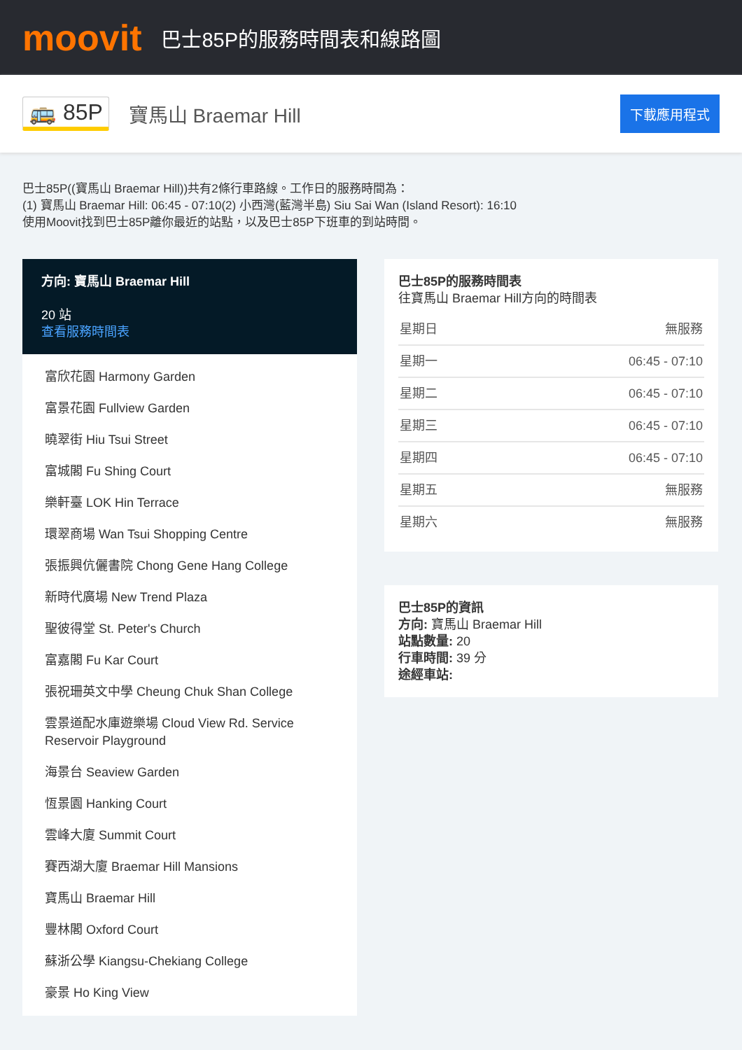moovit
巴士85P的服務時間表和線路圖
🚌 85P 寶馬山 Braemar Hill
下載應用程式
巴士85P((寶馬山 Braemar Hill))共有2條行車路線。工作日的服務時間為：
(1) 寶馬山 Braemar Hill: 06:45 - 07:10(2) 小西灣(藍灣半島) Siu Sai Wan (Island Resort): 16:10
使用Moovit找到巴士85P離你最近的站點，以及巴士85P下班車的到站時間。
方向: 寶馬山 Braemar Hill
20 站
查看服務時間表
富欣花園 Harmony Garden
富景花園 Fullview Garden
曉翠街 Hiu Tsui Street
富城閣 Fu Shing Court
樂軒臺 LOK Hin Terrace
環翠商場 Wan Tsui Shopping Centre
張振興伉儷書院 Chong Gene Hang College
新時代廣場 New Trend Plaza
聖彼得堂 St. Peter's Church
富嘉閣 Fu Kar Court
張祝珊英文中學 Cheung Chuk Shan College
雲景道配水庫遊樂場 Cloud View Rd. Service Reservoir Playground
海景台 Seaview Garden
恆景園 Hanking Court
雲峰大廈 Summit Court
賽西湖大廈 Braemar Hill Mansions
寶馬山 Braemar Hill
豐林閣 Oxford Court
蘇浙公學 Kiangsu-Chekiang College
豪景 Ho King View
巴士85P的服務時間表
往寶馬山 Braemar Hill方向的時間表
| 星期日 | 無服務 |
| 星期一 | 06:45 - 07:10 |
| 星期二 | 06:45 - 07:10 |
| 星期三 | 06:45 - 07:10 |
| 星期四 | 06:45 - 07:10 |
| 星期五 | 無服務 |
| 星期六 | 無服務 |
巴士85P的資訊
方向: 寶馬山 Braemar Hill
站點數量: 20
行車時間: 39 分
途經車站: